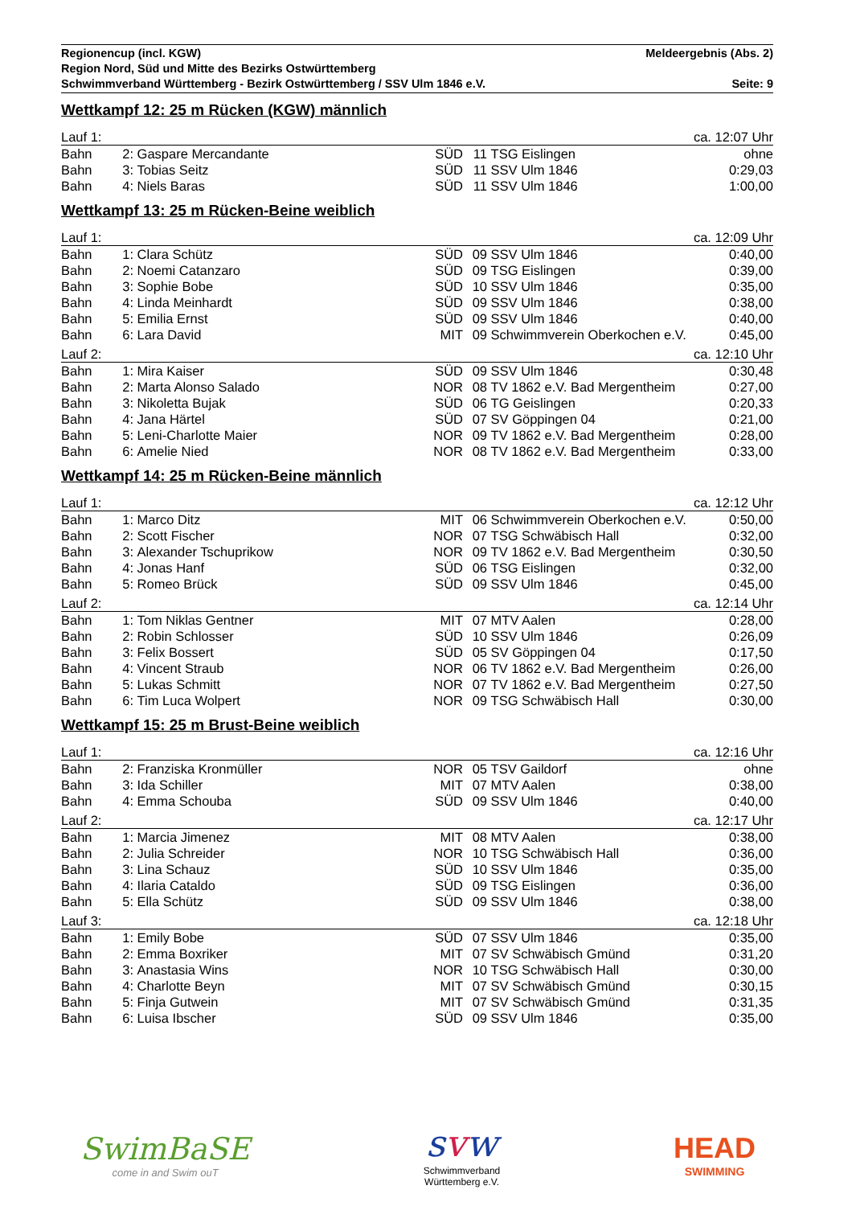Regionencup (incl. KGW) Meldeergebnis (Abs. 2)
Region Nord, Süd und Mitte des Bezirks Ostwürttemberg
Schwimmverband Württemberg - Bezirk Ostwürttemberg / SSV Ulm 1846 e.V. Seite: 9
Wettkampf 12: 25 m Rücken (KGW) männlich
| Lauf 1: | | | | | | ca. 12:07 Uhr |
| Bahn | 2: | Gaspare Mercandante | SÜD | 11 | TSG Eislingen | ohne |
| Bahn | 3: | Tobias Seitz | SÜD | 11 | SSV Ulm 1846 | 0:29,03 |
| Bahn | 4: | Niels Baras | SÜD | 11 | SSV Ulm 1846 | 1:00,00 |
Wettkampf 13: 25 m Rücken-Beine weiblich
| Lauf 1: | | | | | | ca. 12:09 Uhr |
| Bahn | 1: | Clara Schütz | SÜD | 09 | SSV Ulm 1846 | 0:40,00 |
| Bahn | 2: | Noemi Catanzaro | SÜD | 09 | TSG Eislingen | 0:39,00 |
| Bahn | 3: | Sophie Bobe | SÜD | 10 | SSV Ulm 1846 | 0:35,00 |
| Bahn | 4: | Linda Meinhardt | SÜD | 09 | SSV Ulm 1846 | 0:38,00 |
| Bahn | 5: | Emilia Ernst | SÜD | 09 | SSV Ulm 1846 | 0:40,00 |
| Bahn | 6: | Lara David | MIT | 09 | Schwimmverein Oberkochen e.V. | 0:45,00 |
| Lauf 2: | | | | | | ca. 12:10 Uhr |
| Bahn | 1: | Mira Kaiser | SÜD | 09 | SSV Ulm 1846 | 0:30,48 |
| Bahn | 2: | Marta Alonso Salado | NOR | 08 | TV 1862 e.V. Bad Mergentheim | 0:27,00 |
| Bahn | 3: | Nikoletta Bujak | SÜD | 06 | TG Geislingen | 0:20,33 |
| Bahn | 4: | Jana Härtel | SÜD | 07 | SV Göppingen 04 | 0:21,00 |
| Bahn | 5: | Leni-Charlotte Maier | NOR | 09 | TV 1862 e.V. Bad Mergentheim | 0:28,00 |
| Bahn | 6: | Amelie Nied | NOR | 08 | TV 1862 e.V. Bad Mergentheim | 0:33,00 |
Wettkampf 14: 25 m Rücken-Beine männlich
| Lauf 1: | | | | | | ca. 12:12 Uhr |
| Bahn | 1: | Marco Ditz | MIT | 06 | Schwimmverein Oberkochen e.V. | 0:50,00 |
| Bahn | 2: | Scott Fischer | NOR | 07 | TSG Schwäbisch Hall | 0:32,00 |
| Bahn | 3: | Alexander Tschuprikow | NOR | 09 | TV 1862 e.V. Bad Mergentheim | 0:30,50 |
| Bahn | 4: | Jonas Hanf | SÜD | 06 | TSG Eislingen | 0:32,00 |
| Bahn | 5: | Romeo Brück | SÜD | 09 | SSV Ulm 1846 | 0:45,00 |
| Lauf 2: | | | | | | ca. 12:14 Uhr |
| Bahn | 1: | Tom Niklas Gentner | MIT | 07 | MTV Aalen | 0:28,00 |
| Bahn | 2: | Robin Schlosser | SÜD | 10 | SSV Ulm 1846 | 0:26,09 |
| Bahn | 3: | Felix Bossert | SÜD | 05 | SV Göppingen 04 | 0:17,50 |
| Bahn | 4: | Vincent Straub | NOR | 06 | TV 1862 e.V. Bad Mergentheim | 0:26,00 |
| Bahn | 5: | Lukas Schmitt | NOR | 07 | TV 1862 e.V. Bad Mergentheim | 0:27,50 |
| Bahn | 6: | Tim Luca Wolpert | NOR | 09 | TSG Schwäbisch Hall | 0:30,00 |
Wettkampf 15: 25 m Brust-Beine weiblich
| Lauf 1: | | | | | | ca. 12:16 Uhr |
| Bahn | 2: | Franziska Kronmüller | NOR | 05 | TSV Gaildorf | ohne |
| Bahn | 3: | Ida Schiller | MIT | 07 | MTV Aalen | 0:38,00 |
| Bahn | 4: | Emma Schouba | SÜD | 09 | SSV Ulm 1846 | 0:40,00 |
| Lauf 2: | | | | | | ca. 12:17 Uhr |
| Bahn | 1: | Marcia Jimenez | MIT | 08 | MTV Aalen | 0:38,00 |
| Bahn | 2: | Julia Schreider | NOR | 10 | TSG Schwäbisch Hall | 0:36,00 |
| Bahn | 3: | Lina Schauz | SÜD | 10 | SSV Ulm 1846 | 0:35,00 |
| Bahn | 4: | Ilaria Cataldo | SÜD | 09 | TSG Eislingen | 0:36,00 |
| Bahn | 5: | Ella Schütz | SÜD | 09 | SSV Ulm 1846 | 0:38,00 |
| Lauf 3: | | | | | | ca. 12:18 Uhr |
| Bahn | 1: | Emily Bobe | SÜD | 07 | SSV Ulm 1846 | 0:35,00 |
| Bahn | 2: | Emma Boxriker | MIT | 07 | SV Schwäbisch Gmünd | 0:31,20 |
| Bahn | 3: | Anastasia Wins | NOR | 10 | TSG Schwäbisch Hall | 0:30,00 |
| Bahn | 4: | Charlotte Beyn | MIT | 07 | SV Schwäbisch Gmünd | 0:30,15 |
| Bahn | 5: | Finja Gutwein | MIT | 07 | SV Schwäbisch Gmünd | 0:31,35 |
| Bahn | 6: | Luisa Ibscher | SÜD | 09 | SSV Ulm 1846 | 0:35,00 |
SwimBaSE
come in and Swim ouT
svw
Schwimmverband
Württemberg e.V.
HEAD
SWIMMING